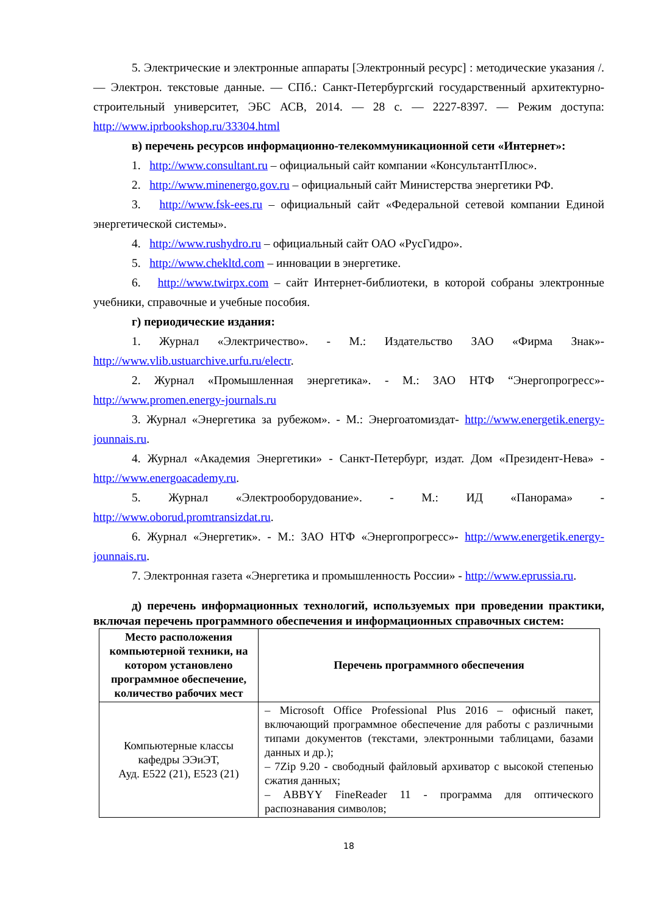5. Электрические и электронные аппараты [Электронный ресурс] : методические указания /. — Электрон. текстовые данные. — СПб.: Санкт-Петербургский государственный архитектурно-строительный университет, ЭБС АСВ, 2014. — 28 с. — 2227-8397. — Режим доступа: http://www.iprbookshop.ru/33304.html
в) перечень ресурсов информационно-телекоммуникационной сети «Интернет»:
1. http://www.consultant.ru – официальный сайт компании «КонсультантПлюс».
2. http://www.minenergo.gov.ru – официальный сайт Министерства энергетики РФ.
3. http://www.fsk-ees.ru – официальный сайт «Федеральной сетевой компании Единой энергетической системы».
4. http://www.rushydro.ru – официальный сайт ОАО «РусГидро».
5. http://www.chekltd.com – инновации в энергетике.
6. http://www.twirpx.com – сайт Интернет-библиотеки, в которой собраны электронные учебники, справочные и учебные пособия.
г) периодические издания:
1. Журнал «Электричество». - М.: Издательство ЗАО «Фирма Знак»- http://www.vlib.ustuarchive.urfu.ru/electr.
2. Журнал «Промышленная энергетика». - М.: ЗАО НТФ “Энергопрогресс»- http://www.promen.energy-journals.ru
3. Журнал «Энергетика за рубежом». - М.: Энергоатомиздат- http://www.energetik.energy-jounnais.ru.
4. Журнал «Академия Энергетики» - Санкт-Петербург, издат. Дом «Президент-Нева» - http://www.energoacademy.ru.
5. Журнал «Электрооборудование». - М.: ИД «Панорама» - http://www.oborud.promtransizdat.ru.
6. Журнал «Энергетик». - М.: ЗАО НТФ «Энергопрогресс»- http://www.energetik.energy-jounnais.ru.
7. Электронная газета «Энергетика и промышленность России» - http://www.eprussia.ru.
д) перечень информационных технологий, используемых при проведении практики, включая перечень программного обеспечения и информационных справочных систем:
| Место расположения компьютерной техники, на котором установлено программное обеспечение, количество рабочих мест | Перечень программного обеспечения |
| --- | --- |
| Компьютерные классы кафедры ЭЭиЭТ, Ауд. Е522 (21), Е523 (21) | – Microsoft Office Professional Plus 2016 – офисный пакет, включающий программное обеспечение для работы с различными типами документов (текстами, электронными таблицами, базами данных и др.); – 7Zip 9.20 - свободный файловый архиватор с высокой степенью сжатия данных; – ABBYY FineReader 11 - программа для оптического распознавания символов; |
18